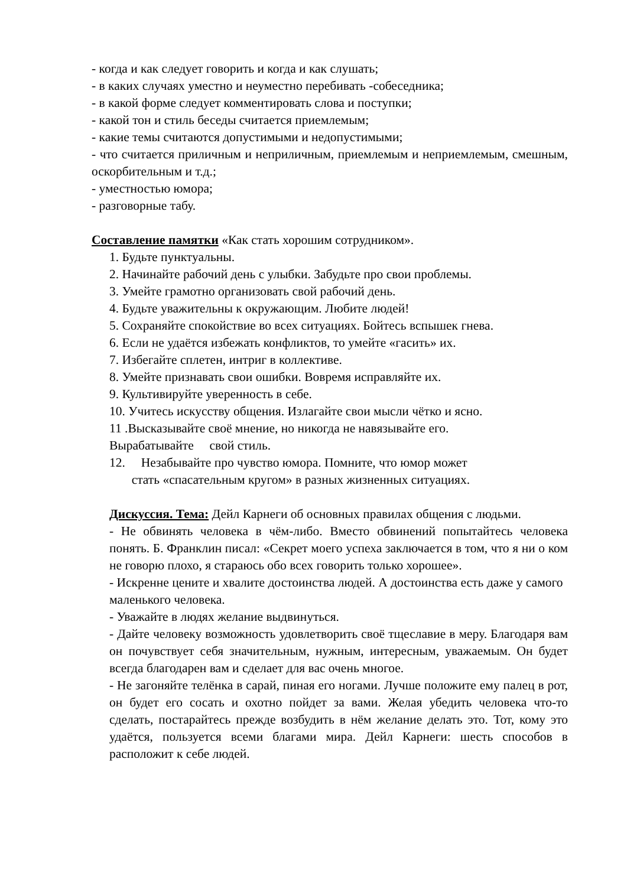- когда и как следует говорить и когда и как слушать;
- в каких случаях уместно и неуместно перебивать -собеседника;
- в какой форме следует комментировать слова и поступки;
- какой тон и стиль беседы считается приемлемым;
- какие темы считаются допустимыми и недопустимыми;
- что считается приличным и неприличным, приемлемым и неприемлемым, смешным, оскорбительным и т.д.;
- уместностью юмора;
- разговорные табу.
Составление памятки «Как стать хорошим сотрудником».
1. Будьте пунктуальны.
2. Начинайте рабочий день с улыбки. Забудьте про свои проблемы.
3. Умейте грамотно организовать свой рабочий день.
4. Будьте уважительны к окружающим. Любите людей!
5. Сохраняйте спокойствие во всех ситуациях. Бойтесь вспышек гнева.
6. Если не удаётся избежать конфликтов, то умейте «гасить» их.
7. Избегайте сплетен, интриг в коллективе.
8. Умейте признавать свои ошибки. Вовремя исправляйте их.
9. Культивируйте уверенность в себе.
10. Учитесь искусству общения. Излагайте свои мысли чётко и ясно.
11 .Высказывайте своё мнение, но никогда не навязывайте его.
Вырабатывайте свой стиль.
12. Незабывайте про чувство юмора. Помните, что юмор может
стать «спасательным кругом» в разных жизненных ситуациях.
Дискуссия. Тема: Дейл Карнеги об основных правилах общения с людьми.
- Не обвинять человека в чём-либо. Вместо обвинений попытайтесь человека понять. Б. Франклин писал: «Секрет моего успеха заключается в том, что я ни о ком не говорю плохо, я стараюсь обо всех говорить только хорошее».
- Искренне цените и хвалите достоинства людей. А достоинства есть даже у самого маленького человека.
- Уважайте в людях желание выдвинуться.
- Дайте человеку возможность удовлетворить своё тщеславие в меру. Благодаря вам он почувствует себя значительным, нужным, интересным, уважаемым. Он будет всегда благодарен вам и сделает для вас очень многое.
- Не загоняйте телёнка в сарай, пиная его ногами. Лучше положите ему палец в рот, он будет его сосать и охотно пойдет за вами. Желая убедить человека что-то сделать, постарайтесь прежде возбудить в нём желание делать это. Тот, кому это удаётся, пользуется всеми благами мира. Дейл Карнеги: шесть способов в расположит к себе людей.